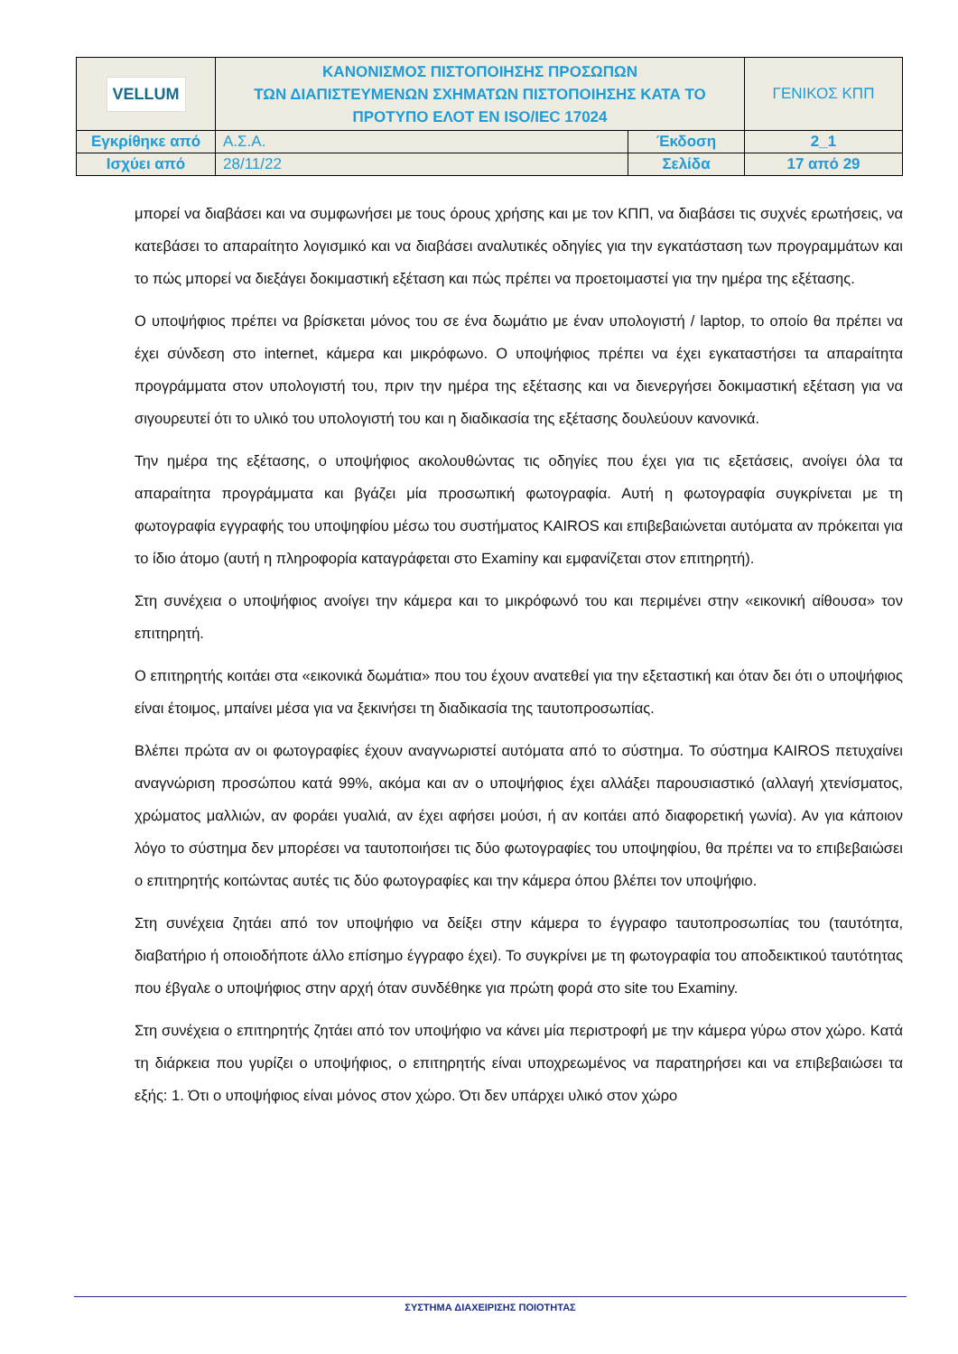| VELLUM | ΚΑΝΟΝΙΣΜΟΣ ΠΙΣΤΟΠΟΙΗΣΗΣ ΠΡΟΣΩΠΩΝ ΤΩΝ ΔΙΑΠΙΣΤΕΥΜΕΝΩΝ ΣΧΗΜΑΤΩΝ ΠΙΣΤΟΠΟΙΗΣΗΣ ΚΑΤΑ ΤΟ ΠΡΟΤΥΠΟ ΕΛΟΤ ΕΝ ISO/IEC 17024 | | ΓΕΝΙΚΟΣ ΚΠΠ |
| Εγκρίθηκε από | Α.Σ.Α. | Έκδοση | 2_1 |
| Ισχύει από | 28/11/22 | Σελίδα | 17 από 29 |
μπορεί να διαβάσει και να συμφωνήσει με τους όρους χρήσης και με τον ΚΠΠ, να διαβάσει τις συχνές ερωτήσεις, να κατεβάσει το απαραίτητο λογισμικό και να διαβάσει αναλυτικές οδηγίες για την εγκατάσταση των προγραμμάτων και το πώς μπορεί να διεξάγει δοκιμαστική εξέταση και πώς πρέπει να προετοιμαστεί για την ημέρα της εξέτασης.
Ο υποψήφιος πρέπει να βρίσκεται μόνος του σε ένα δωμάτιο με έναν υπολογιστή / laptop, το οποίο θα πρέπει να έχει σύνδεση στο internet, κάμερα και μικρόφωνο. Ο υποψήφιος πρέπει να έχει εγκαταστήσει τα απαραίτητα προγράμματα στον υπολογιστή του, πριν την ημέρα της εξέτασης και να διενεργήσει δοκιμαστική εξέταση για να σιγουρευτεί ότι το υλικό του υπολογιστή του και η διαδικασία της εξέτασης δουλεύουν κανονικά.
Την ημέρα της εξέτασης, ο υποψήφιος ακολουθώντας τις οδηγίες που έχει για τις εξετάσεις, ανοίγει όλα τα απαραίτητα προγράμματα και βγάζει μία προσωπική φωτογραφία. Αυτή η φωτογραφία συγκρίνεται με τη φωτογραφία εγγραφής του υποψηφίου μέσω του συστήματος KAIROS και επιβεβαιώνεται αυτόματα αν πρόκειται για το ίδιο άτομο (αυτή η πληροφορία καταγράφεται στο Examiny και εμφανίζεται στον επιτηρητή).
Στη συνέχεια ο υποψήφιος ανοίγει την κάμερα και το μικρόφωνό του και περιμένει στην «εικονική αίθουσα» τον επιτηρητή.
Ο επιτηρητής κοιτάει στα «εικονικά δωμάτια» που του έχουν ανατεθεί για την εξεταστική και όταν δει ότι ο υποψήφιος είναι έτοιμος, μπαίνει μέσα για να ξεκινήσει τη διαδικασία της ταυτοπροσωπίας.
Βλέπει πρώτα αν οι φωτογραφίες έχουν αναγνωριστεί αυτόματα από το σύστημα. Το σύστημα KAIROS πετυχαίνει αναγνώριση προσώπου κατά 99%, ακόμα και αν ο υποψήφιος έχει αλλάξει παρουσιαστικό (αλλαγή χτενίσματος, χρώματος μαλλιών, αν φοράει γυαλιά, αν έχει αφήσει μούσι, ή αν κοιτάει από διαφορετική γωνία). Αν για κάποιον λόγο το σύστημα δεν μπορέσει να ταυτοποιήσει τις δύο φωτογραφίες του υποψηφίου, θα πρέπει να το επιβεβαιώσει ο επιτηρητής κοιτώντας αυτές τις δύο φωτογραφίες και την κάμερα όπου βλέπει τον υποψήφιο.
Στη συνέχεια ζητάει από τον υποψήφιο να δείξει στην κάμερα το έγγραφο ταυτοπροσωπίας του (ταυτότητα, διαβατήριο ή οποιοδήποτε άλλο επίσημο έγγραφο έχει). Το συγκρίνει με τη φωτογραφία του αποδεικτικού ταυτότητας που έβγαλε ο υποψήφιος στην αρχή όταν συνδέθηκε για πρώτη φορά στο site του Examiny.
Στη συνέχεια ο επιτηρητής ζητάει από τον υποψήφιο να κάνει μία περιστροφή με την κάμερα γύρω στον χώρο. Κατά τη διάρκεια που γυρίζει ο υποψήφιος, ο επιτηρητής είναι υποχρεωμένος να παρατηρήσει και να επιβεβαιώσει τα εξής: 1. Ότι ο υποψήφιος είναι μόνος στον χώρο. Ότι δεν υπάρχει υλικό στον χώρο
ΣΥΣΤΗΜΑ ΔΙΑΧΕΙΡΙΣΗΣ ΠΟΙΟΤΗΤΑΣ